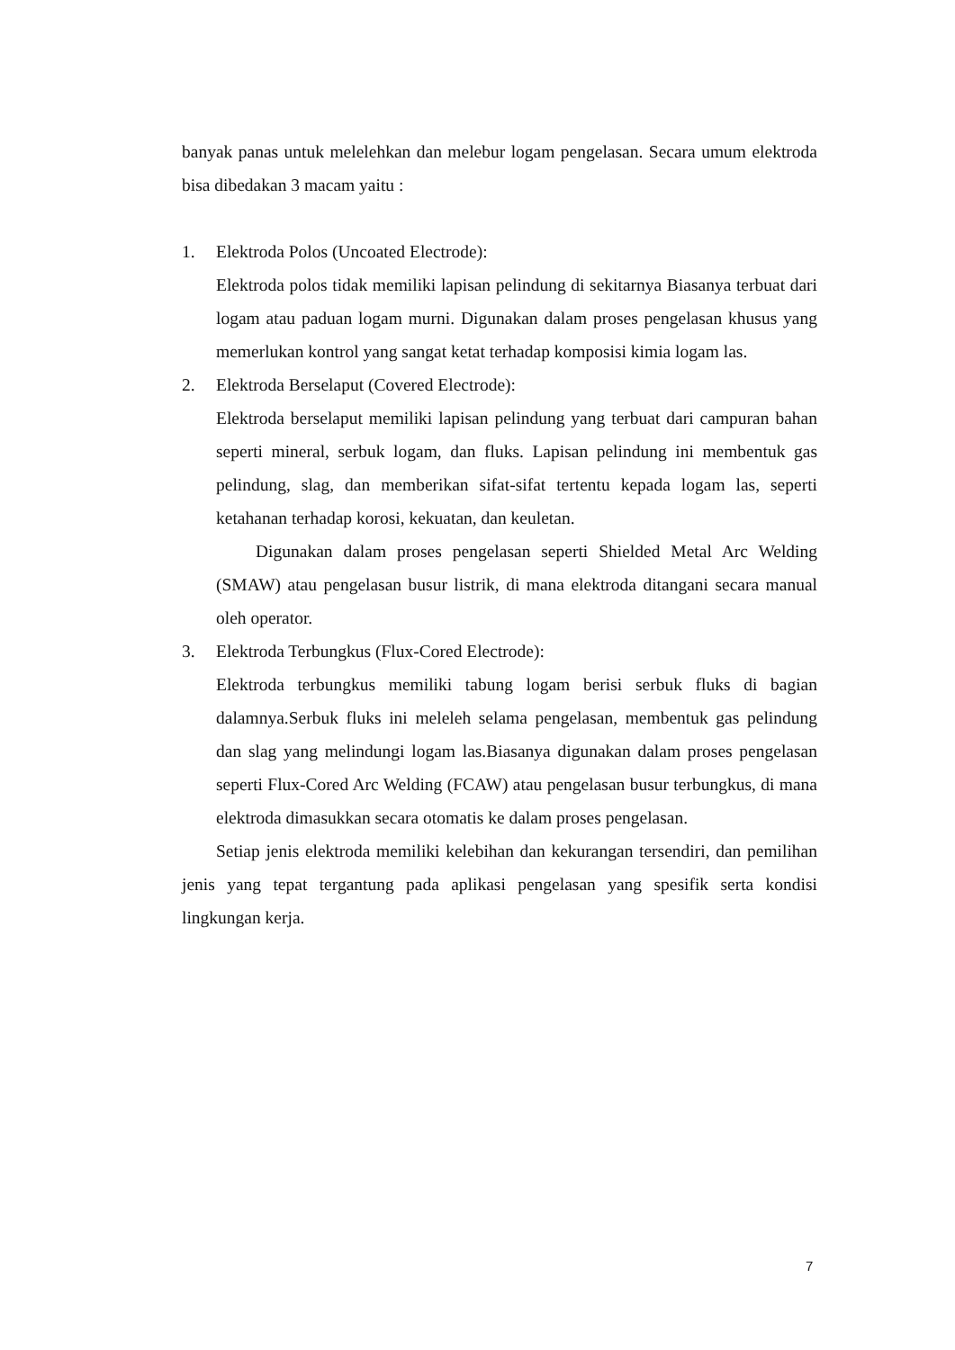banyak panas untuk melelehkan dan melebur logam pengelasan. Secara umum elektroda bisa dibedakan 3 macam yaitu :
1. Elektroda Polos (Uncoated Electrode):
Elektroda polos tidak memiliki lapisan pelindung di sekitarnya Biasanya terbuat dari logam atau paduan logam murni. Digunakan dalam proses pengelasan khusus yang memerlukan kontrol yang sangat ketat terhadap komposisi kimia logam las.
2. Elektroda Berselaput (Covered Electrode):
Elektroda berselaput memiliki lapisan pelindung yang terbuat dari campuran bahan seperti mineral, serbuk logam, dan fluks. Lapisan pelindung ini membentuk gas pelindung, slag, dan memberikan sifat-sifat tertentu kepada logam las, seperti ketahanan terhadap korosi, kekuatan, dan keuletan.
Digunakan dalam proses pengelasan seperti Shielded Metal Arc Welding (SMAW) atau pengelasan busur listrik, di mana elektroda ditangani secara manual oleh operator.
3. Elektroda Terbungkus (Flux-Cored Electrode):
Elektroda terbungkus memiliki tabung logam berisi serbuk fluks di bagian dalamnya.Serbuk fluks ini meleleh selama pengelasan, membentuk gas pelindung dan slag yang melindungi logam las.Biasanya digunakan dalam proses pengelasan seperti Flux-Cored Arc Welding (FCAW) atau pengelasan busur terbungkus, di mana elektroda dimasukkan secara otomatis ke dalam proses pengelasan.
Setiap jenis elektroda memiliki kelebihan dan kekurangan tersendiri, dan pemilihan jenis yang tepat tergantung pada aplikasi pengelasan yang spesifik serta kondisi lingkungan kerja.
7